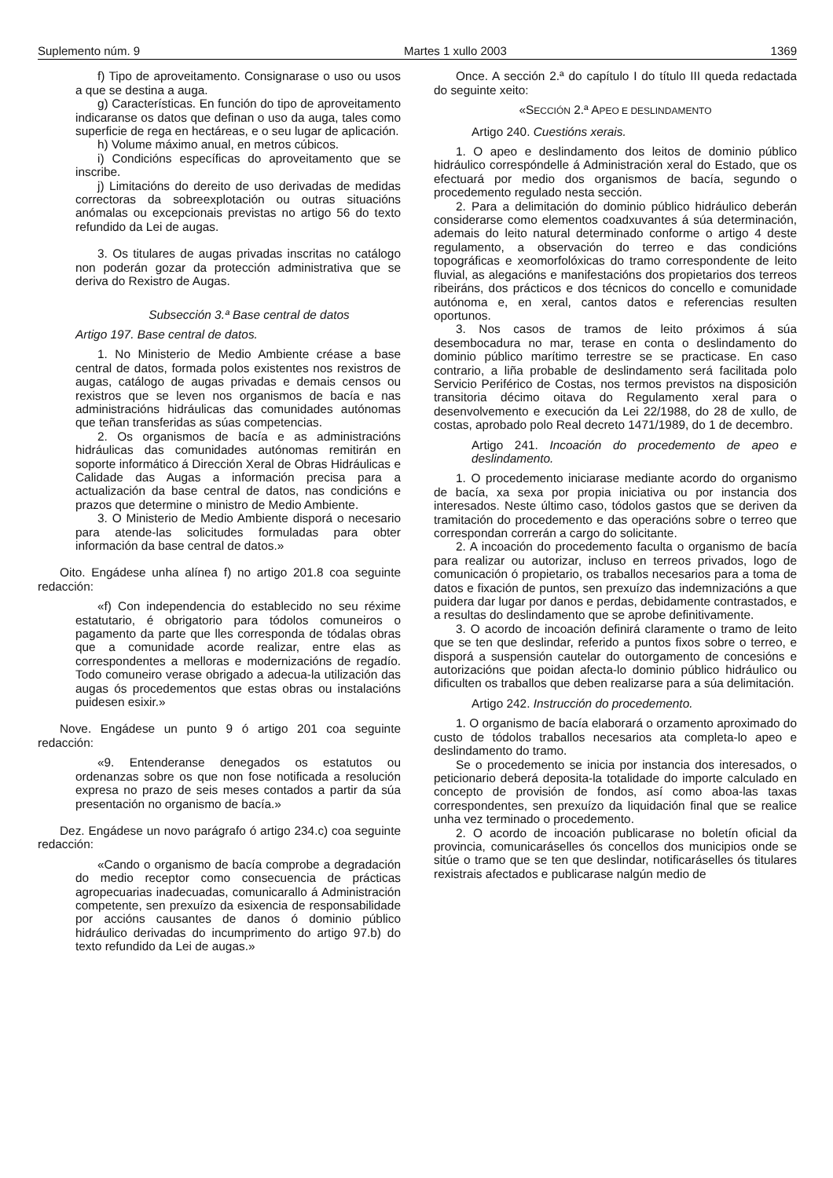Suplemento núm. 9 Martes 1 xullo 2003 1369
f) Tipo de aproveitamento. Consignarase o uso ou usos a que se destina a auga.
g) Características. En función do tipo de aproveitamento indicaranse os datos que definan o uso da auga, tales como superficie de rega en hectáreas, e o seu lugar de aplicación.
h) Volume máximo anual, en metros cúbicos.
i) Condicións específicas do aproveitamento que se inscribe.
j) Limitacións do dereito de uso derivadas de medidas correctoras da sobreexplotación ou outras situacións anómalas ou excepcionais previstas no artigo 56 do texto refundido da Lei de augas.
3. Os titulares de augas privadas inscritas no catálogo non poderán gozar da protección administrativa que se deriva do Rexistro de Augas.
Subsección 3.ª Base central de datos
Artigo 197. Base central de datos.
1. No Ministerio de Medio Ambiente créase a base central de datos, formada polos existentes nos rexistros de augas, catálogo de augas privadas e demais censos ou rexistros que se leven nos organismos de bacía e nas administracións hidráulicas das comunidades autónomas que teñan transferidas as súas competencias.
2. Os organismos de bacía e as administracións hidráulicas das comunidades autónomas remitirán en soporte informático á Dirección Xeral de Obras Hidráulicas e Calidade das Augas a información precisa para a actualización da base central de datos, nas condicións e prazos que determine o ministro de Medio Ambiente.
3. O Ministerio de Medio Ambiente disporá o necesario para atende-las solicitudes formuladas para obter información da base central de datos.»
Oito. Engádese unha alínea f) no artigo 201.8 coa seguinte redacción:
«f) Con independencia do establecido no seu réxime estatutario, é obrigatorio para tódolos comuneiros o pagamento da parte que lles corresponda de tódalas obras que a comunidade acorde realizar, entre elas as correspondentes a melloras e modernizacións de regadío. Todo comuneiro verase obrigado a adecua-la utilización das augas ós procedementos que estas obras ou instalacións puidesen esixir.»
Nove. Engádese un punto 9 ó artigo 201 coa seguinte redacción:
«9. Entenderanse denegados os estatutos ou ordenanzas sobre os que non fose notificada a resolución expresa no prazo de seis meses contados a partir da súa presentación no organismo de bacía.»
Dez. Engádese un novo parágrafo ó artigo 234.c) coa seguinte redacción:
«Cando o organismo de bacía comprobe a degradación do medio receptor como consecuencia de prácticas agropecuarias inadecuadas, comunicarallo á Administración competente, sen prexuízo da esixencia de responsabilidade por accións causantes de danos ó dominio público hidráulico derivadas do incumprimento do artigo 97.b) do texto refundido da Lei de augas.»
Once. A sección 2.ª do capítulo I do título III queda redactada do seguinte xeito:
«SECCIÓN 2.ª APEO E DESLINDAMENTO
Artigo 240. Cuestións xerais.
1. O apeo e deslindamento dos leitos de dominio público hidráulico correspóndelle á Administración xeral do Estado, que os efectuará por medio dos organismos de bacía, segundo o procedemento regulado nesta sección.
2. Para a delimitación do dominio público hidráulico deberán considerarse como elementos coadxuvantes á súa determinación, ademais do leito natural determinado conforme o artigo 4 deste regulamento, a observación do terreo e das condicións topográficas e xeomorfolóxicas do tramo correspondente de leito fluvial, as alegacións e manifestacións dos propietarios dos terreos ribeiráns, dos prácticos e dos técnicos do concello e comunidade autónoma e, en xeral, cantos datos e referencias resulten oportunos.
3. Nos casos de tramos de leito próximos á súa desembocadura no mar, terase en conta o deslindamento do dominio público marítimo terrestre se se practicase. En caso contrario, a liña probable de deslindamento será facilitada polo Servicio Periférico de Costas, nos termos previstos na disposición transitoria décimo oitava do Regulamento xeral para o desenvolvemento e execución da Lei 22/1988, do 28 de xullo, de costas, aprobado polo Real decreto 1471/1989, do 1 de decembro.
Artigo 241. Incoación do procedemento de apeo e deslindamento.
1. O procedemento iniciarase mediante acordo do organismo de bacía, xa sexa por propia iniciativa ou por instancia dos interesados. Neste último caso, tódolos gastos que se deriven da tramitación do procedemento e das operacións sobre o terreo que correspondan correrán a cargo do solicitante.
2. A incoación do procedemento faculta o organismo de bacía para realizar ou autorizar, incluso en terreos privados, logo de comunicación ó propietario, os traballos necesarios para a toma de datos e fixación de puntos, sen prexuízo das indemnizacións a que puidera dar lugar por danos e perdas, debidamente contrastados, e a resultas do deslindamento que se aprobe definitivamente.
3. O acordo de incoación definirá claramente o tramo de leito que se ten que deslindar, referido a puntos fixos sobre o terreo, e disporá a suspensión cautelar do outorgamento de concesións e autorizacións que poidan afecta-lo dominio público hidráulico ou dificulten os traballos que deben realizarse para a súa delimitación.
Artigo 242. Instrucción do procedemento.
1. O organismo de bacía elaborará o orzamento aproximado do custo de tódolos traballos necesarios ata completa-lo apeo e deslindamento do tramo.
Se o procedemento se inicia por instancia dos interesados, o peticionario deberá deposita-la totalidade do importe calculado en concepto de provisión de fondos, así como aboa-las taxas correspondentes, sen prexuízo da liquidación final que se realice unha vez terminado o procedemento.
2. O acordo de incoación publicarase no boletín oficial da provincia, comunicaráselles ós concellos dos municipios onde se sitúe o tramo que se ten que deslindar, notificaráselles ós titulares rexistrais afectados e publicarase nalgún medio de